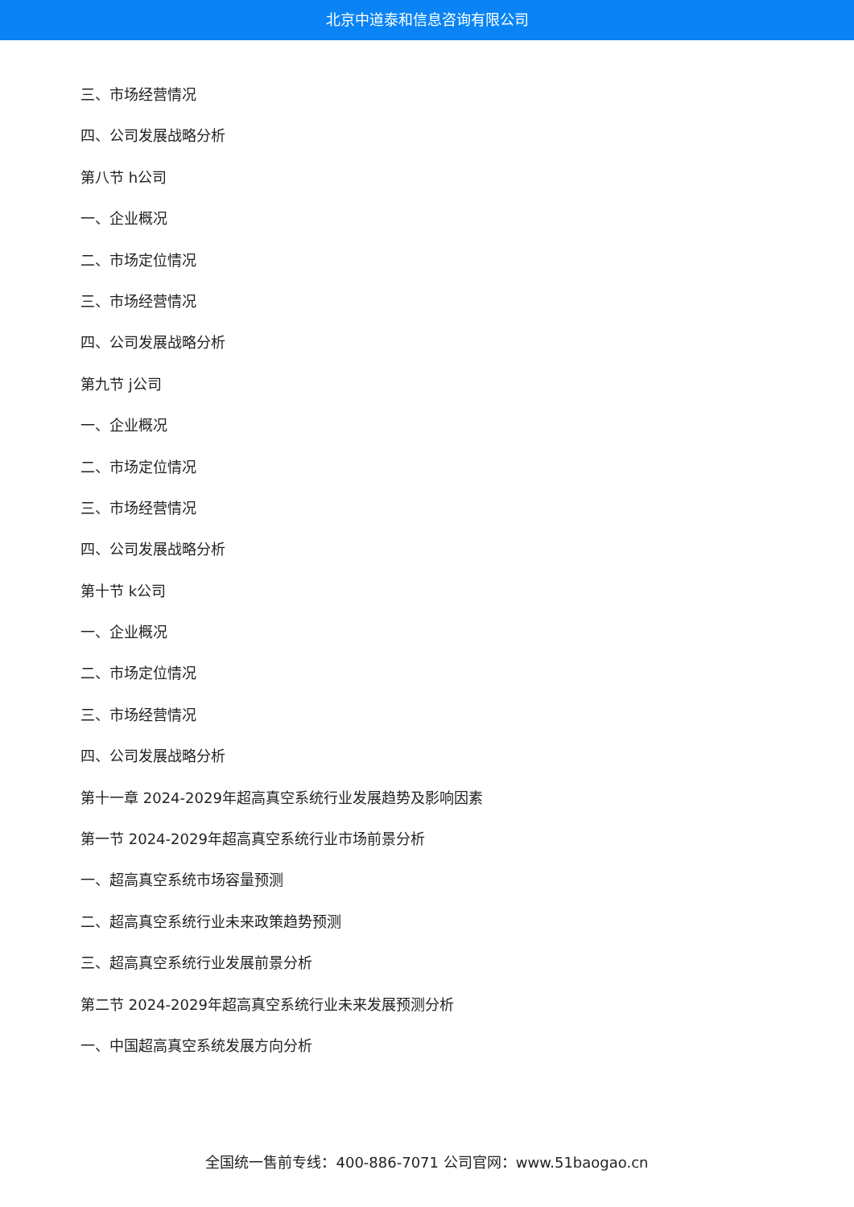北京中道泰和信息咨询有限公司
三、市场经营情况
四、公司发展战略分析
第八节 h公司
一、企业概况
二、市场定位情况
三、市场经营情况
四、公司发展战略分析
第九节 j公司
一、企业概况
二、市场定位情况
三、市场经营情况
四、公司发展战略分析
第十节 k公司
一、企业概况
二、市场定位情况
三、市场经营情况
四、公司发展战略分析
第十一章 2024-2029年超高真空系统行业发展趋势及影响因素
第一节 2024-2029年超高真空系统行业市场前景分析
一、超高真空系统市场容量预测
二、超高真空系统行业未来政策趋势预测
三、超高真空系统行业发展前景分析
第二节 2024-2029年超高真空系统行业未来发展预测分析
一、中国超高真空系统发展方向分析
全国统一售前专线：400-886-7071 公司官网：www.51baogao.cn